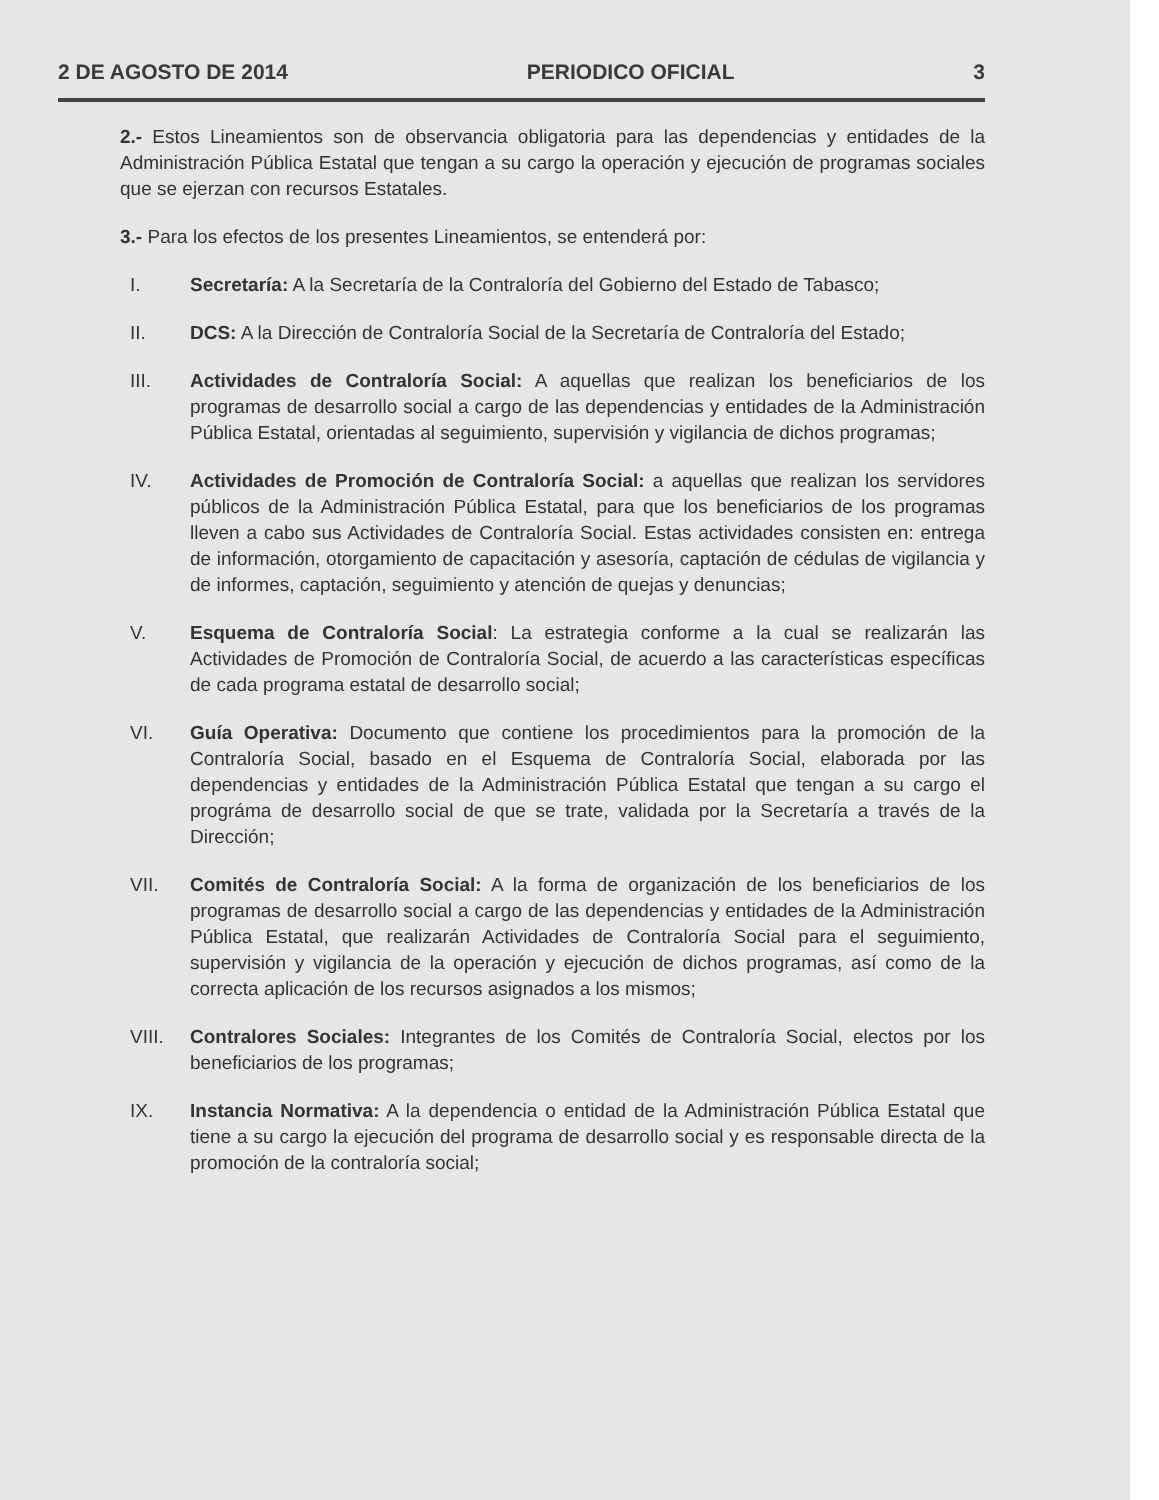2 DE AGOSTO DE 2014 PERIODICO OFICIAL 3
2.- Estos Lineamientos son de observancia obligatoria para las dependencias y entidades de la Administración Pública Estatal que tengan a su cargo la operación y ejecución de programas sociales que se ejerzan con recursos Estatales.
3.- Para los efectos de los presentes Lineamientos, se entenderá por:
I. Secretaría: A la Secretaría de la Contraloría del Gobierno del Estado de Tabasco;
II. DCS: A la Dirección de Contraloría Social de la Secretaría de Contraloría del Estado;
III. Actividades de Contraloría Social: A aquellas que realizan los beneficiarios de los programas de desarrollo social a cargo de las dependencias y entidades de la Administración Pública Estatal, orientadas al seguimiento, supervisión y vigilancia de dichos programas;
IV. Actividades de Promoción de Contraloría Social: a aquellas que realizan los servidores públicos de la Administración Pública Estatal, para que los beneficiarios de los programas lleven a cabo sus Actividades de Contraloría Social. Estas actividades consisten en: entrega de información, otorgamiento de capacitación y asesoría, captación de cédulas de vigilancia y de informes, captación, seguimiento y atención de quejas y denuncias;
V. Esquema de Contraloría Social: La estrategia conforme a la cual se realizarán las Actividades de Promoción de Contraloría Social, de acuerdo a las características específicas de cada programa estatal de desarrollo social;
VI. Guía Operativa: Documento que contiene los procedimientos para la promoción de la Contraloría Social, basado en el Esquema de Contraloría Social, elaborada por las dependencias y entidades de la Administración Pública Estatal que tengan a su cargo el prográma de desarrollo social de que se trate, validada por la Secretaría a través de la Dirección;
VII. Comités de Contraloría Social: A la forma de organización de los beneficiarios de los programas de desarrollo social a cargo de las dependencias y entidades de la Administración Pública Estatal, que realizarán Actividades de Contraloría Social para el seguimiento, supervisión y vigilancia de la operación y ejecución de dichos programas, así como de la correcta aplicación de los recursos asignados a los mismos;
VIII. Contralores Sociales: Integrantes de los Comités de Contraloría Social, electos por los beneficiarios de los programas;
IX. Instancia Normativa: A la dependencia o entidad de la Administración Pública Estatal que tiene a su cargo la ejecución del programa de desarrollo social y es responsable directa de la promoción de la contraloría social;